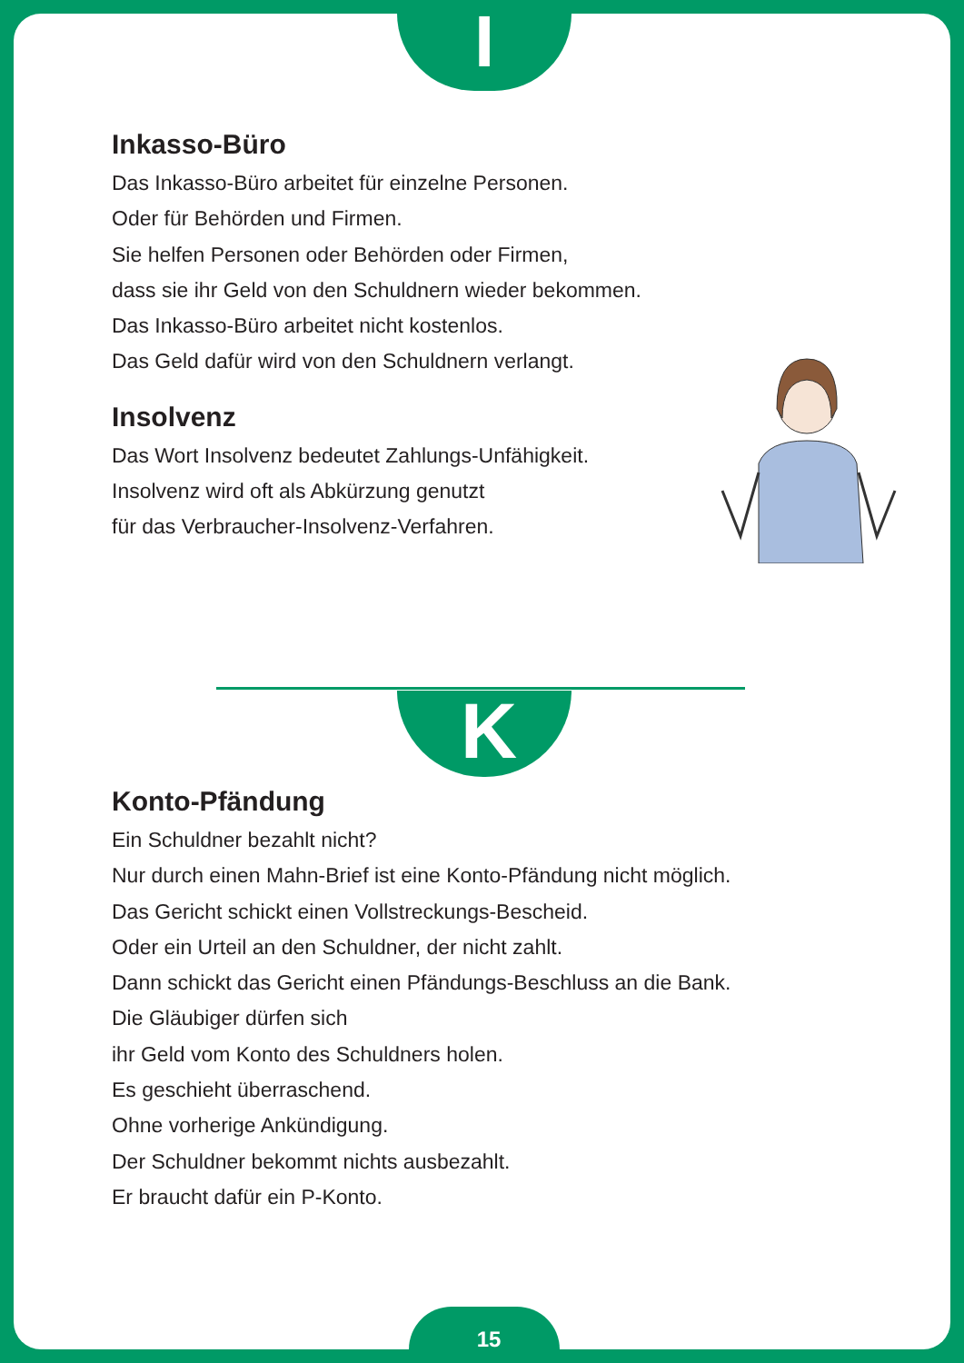I
Inkasso-Büro
Das Inkasso-Büro arbeitet für einzelne Personen.
Oder für Behörden und Firmen.
Sie helfen Personen oder Behörden oder Firmen,
dass sie ihr Geld von den Schuldnern wieder bekommen.
Das Inkasso-Büro arbeitet nicht kostenlos.
Das Geld dafür wird von den Schuldnern verlangt.
Insolvenz
Das Wort Insolvenz bedeutet Zahlungs-Unfähigkeit.
Insolvenz wird oft als Abkürzung genutzt
für das Verbraucher-Insolvenz-Verfahren.
K
Konto-Pfändung
Ein Schuldner bezahlt nicht?
Nur durch einen Mahn-Brief ist eine Konto-Pfändung nicht möglich.
Das Gericht schickt einen Vollstreckungs-Bescheid.
Oder ein Urteil an den Schuldner, der nicht zahlt.
Dann schickt das Gericht einen Pfändungs-Beschluss an die Bank.
Die Gläubiger dürfen sich
ihr Geld vom Konto des Schuldners holen.
Es geschieht überraschend.
Ohne vorherige Ankündigung.
Der Schuldner bekommt nichts ausbezahlt.
Er braucht dafür ein P-Konto.
15